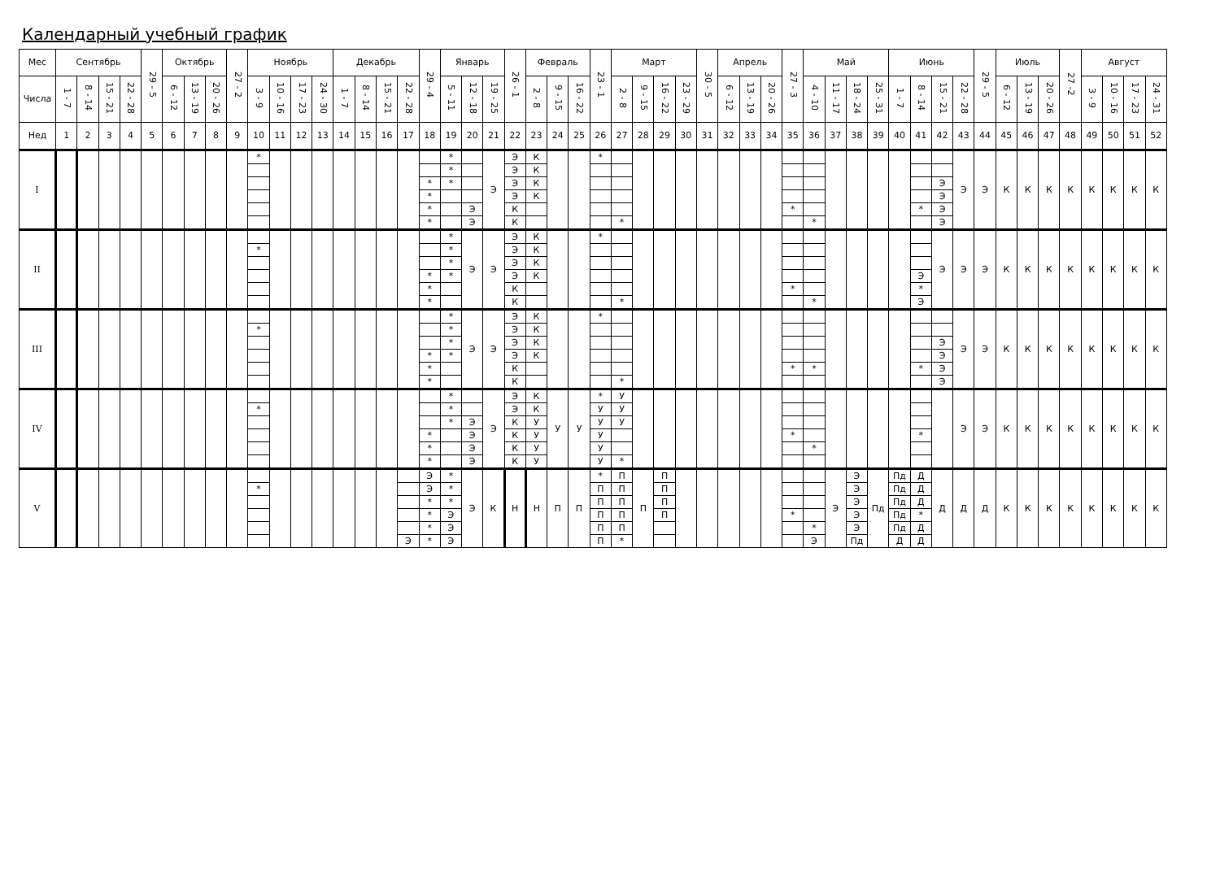Календарный учебный график
| Мес | Сентябрь | | | | 29 - 5 | Октябрь | | | 27 - 2 | Ноябрь | | | | Декабрь | | | | 29 - 4 | Январь | | | 26 - 1 | Февраль | | | 23 - 1 | Март | | | | 30 - 5 | Апрель | | | 27 - 3 | Май | | | | Июнь | | | | 29 - 5 | Июль | | | 27 -2 | Август | | | |
| --- | --- | --- | --- | --- | --- | --- | --- | --- | --- | --- | --- | --- | --- | --- | --- | --- | --- | --- | --- | --- | --- | --- | --- | --- | --- | --- | --- | --- | --- | --- | --- | --- | --- | --- | --- | --- | --- | --- | --- | --- | --- | --- | --- | --- | --- | --- | --- | --- | --- | --- | --- | --- |
| Числа | 1 - 7 | 8 - 14 | 15 - 21 | 22 - 28 | | 6 - 12 | 13 - 19 | 20 - 26 | | 3 - 9 | 10 - 16 | 17 - 23 | 24 - 30 | 1 - 7 | 8 - 14 | 15 - 21 | 22 - 28 | | 5 - 11 | 12 - 18 | 19 - 25 | | 2 - 8 | 9 - 15 | 16 - 22 | | 2 - 8 | 9 - 15 | 16 - 22 | 23 - 29 | | 6 - 12 | 13 - 19 | 20 - 26 | | 4 - 10 | 11 - 17 | 18 - 24 | 25 - 31 | 1 - 7 | 8 - 14 | 15 - 21 | 22 - 28 | | 6 - 12 | 13 - 19 | 20 - 26 | | 3 - 9 | 10 - 16 | 17 - 23 | 24 - 31 |
| Нед | 1 | 2 | 3 | 4 | 5 | 6 | 7 | 8 | 9 | 10 | 11 | 12 | 13 | 14 | 15 | 16 | 17 | 18 | 19 | 20 | 21 | 22 | 23 | 24 | 25 | 26 | 27 | 28 | 29 | 30 | 31 | 32 | 33 | 34 | 35 | 36 | 37 | 38 | 39 | 40 | 41 | 42 | 43 | 44 | 45 | 46 | 47 | 48 | 49 | 50 | 51 | 52 |
| I | | | | | | | | | | * | | | | | | | | | * | | Э | Э | К | | | * | | | | | | | | | | | | | | | | | Э | Э | К | К | К | К | К | К | К | К |
| | | | | | | | | | | | | | | | | | | | * | | | Э | К | | | | | | | | | | | | | | | | | | | | | | | | | | | | | |
| | | | | | | | | | | | | | | | | | | * | * | | | Э | К | | | | | | | | | | | | | | | | | | | Э | | | | | | | | | | |
| | | | | | | | | | | | | | | | | | | * | | | | Э | К | | | | | | | | | | | | | | | | | | | Э | | | | | | | | | | |
| | | | | | | | | | | | | | | | | | | * | | Э | | К | | | | | | | | | | | | | * | | | | | | * | Э | | | | | | | | | | |
| | | | | | | | | | | | | | | | | | | * | | Э | | К | | | | | * | | | | | | | | | * | | | | | | Э | | | | | | | | | | |
| II | | | | | | | | | | | | | | | | | | | * | Э | Э | Э | К | | | * | | | | | | | | | | | | | | | | Э | Э | Э | К | К | К | К | К | К | К | К |
| | | | | | | | | | | * | | | | | | | | | * | | | Э | К | | | | | | | | | | | | | | | | | | | | | | | | | | | | | |
| | | | | | | | | | | | | | | | | | | | * | | | Э | К | | | | | | | | | | | | | | | | | | | | | | | | | | | | | |
| | | | | | | | | | | | | | | | | | | * | * | | | Э | К | | | | | | | | | | | | | | | | | | Э | | | | | | | | | | | |
| | | | | | | | | | | | | | | | | | | * | | | | К | | | | | | | | | | | | | * | | | | | | * | | | | | | | | | | | |
| | | | | | | | | | | | | | | | | | | * | | | | К | | | | | * | | | | | | | | | * | | | | | Э | | | | | | | | | | | |
| III | | | | | | | | | | | | | | | | | | | * | Э | Э | Э | К | | | * | | | | | | | | | | | | | | | | | Э | Э | К | К | К | К | К | К | К | К |
| | | | | | | | | | | * | | | | | | | | | * | | | Э | К | | | | | | | | | | | | | | | | | | | | | | | | | | | | | |
| | | | | | | | | | | | | | | | | | | | * | | | Э | К | | | | | | | | | | | | | | | | | | | Э | | | | | | | | | | |
| | | | | | | | | | | | | | | | | | | * | * | | | Э | К | | | | | | | | | | | | | | | | | | | Э | | | | | | | | | | |
| | | | | | | | | | | | | | | | | | | * | | | | К | | | | | | | | | | | | | * | * | | | | | * | Э | | | | | | | | | | |
| | | | | | | | | | | | | | | | | | | * | | | | К | | | | | * | | | | | | | | | | | | | | | Э | | | | | | | | | | |
| IV | | | | | | | | | | | | | | | | | | | * | | Э | Э | К | У | У | * | У | | | | | | | | | | | | | | | | Э | Э | К | К | К | К | К | К | К | К |
| | | | | | | | | | | * | | | | | | | | | * | | | Э | К | | | У | У | | | | | | | | | | | | | | | | | | | | | | | | | |
| | | | | | | | | | | | | | | | | | | | * | Э | | К | У | | | У | У | | | | | | | | | | | | | | | | | | | | | | | | | |
| | | | | | | | | | | | | | | | | | | * | | Э | | К | У | | | У | | | | | | | | | * | | | | | | * | | | | | | | | | | | |
| | | | | | | | | | | | | | | | | | | * | | Э | | К | У | | | У | | | | | | | | | | * | | | | | | | | | | | | | | | | |
| | | | | | | | | | | | | | | | | | | * | | Э | | К | У | | | У | * | | | | | | | | | | | | | | | | | | | | | | | | | |
| V | | | | | | | | | | | | | | | | | | Э | * | Э | К | Н | Н | П | П | * | П | П | П | | | | | | | | Э | Э | Пд | Пд | Д | Д | Д | Д | К | К | К | К | К | К | К | К |
| | | | | | | | | | | * | | | | | | | | Э | * | | | | | | | П | П | | П | | | | | | | | | Э | | Пд | Д | | | | | | | | | | | |
| | | | | | | | | | | | | | | | | | | * | * | | | | | | | П | П | | П | | | | | | | | | Э | | Пд | Д | | | | | | | | | | | |
| | | | | | | | | | | | | | | | | | | * | Э | | | | | | | П | П | | П | | | | | | * | | | Э | | Пд | * | | | | | | | | | | | |
| | | | | | | | | | | | | | | | | | | * | Э | | | | | | | П | П | | | | | | | | | * | | Э | | Пд | Д | | | | | | | | | | | |
| | | | | | | | | | | | | | | | | | Э | * | Э | | | | | | | П | * | | | | | | | | | Э | | Пд | | Д | Д | | | | | | | | | | | |